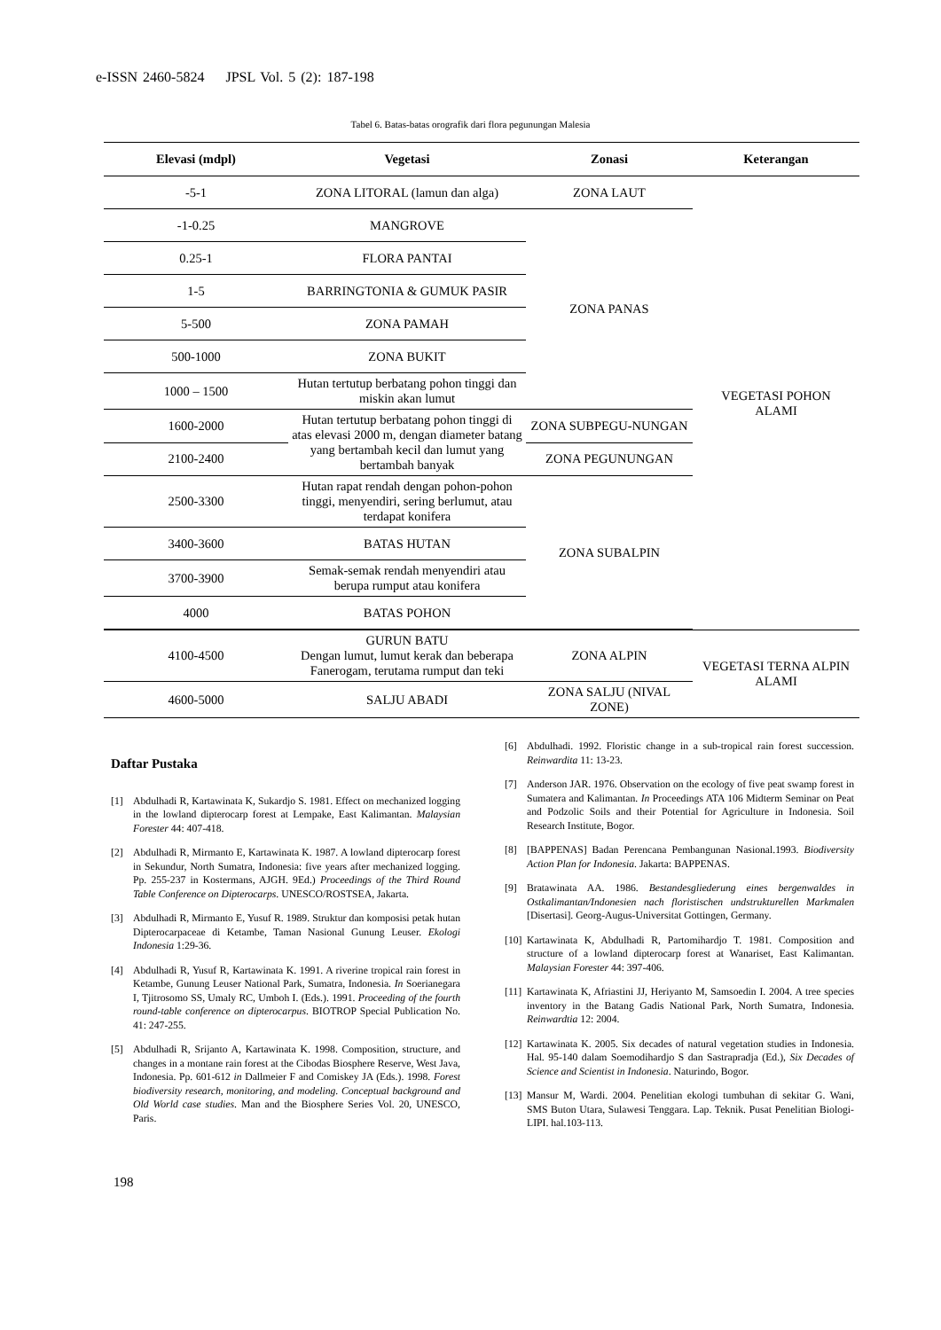e-ISSN 2460-5824 JPSL Vol. 5 (2): 187-198
Tabel 6. Batas-batas orografik dari flora pegunungan Malesia
| Elevasi (mdpl) | Vegetasi | Zonasi | Keterangan |
| --- | --- | --- | --- |
| -5-1 | ZONA LITORAL (lamun dan alga) | ZONA LAUT | VEGETASI POHON ALAMI |
| -1-0.25 | MANGROVE | ZONA PANAS | |
| 0.25-1 | FLORA PANTAI | | |
| 1-5 | BARRINGTONIA & GUMUK PASIR | | |
| 5-500 | ZONA PAMAH | | |
| 500-1000 | ZONA BUKIT | | |
| 1000 – 1500 | Hutan tertutup berbatang pohon tinggi dan miskin akan lumut | | |
| 1600-2000 | Hutan tertutup berbatang pohon tinggi di atas elevasi 2000 m, dengan diameter batang yang bertambah kecil dan lumut yang bertambah banyak | ZONA SUBPEGU-NUNGAN | |
| 2100-2400 | | ZONA PEGUNUNGAN | |
| 2500-3300 | Hutan rapat rendah dengan pohon-pohon tinggi, menyendiri, sering berlumut, atau terdapat konifera | ZONA SUBALPIN | |
| 3400-3600 | BATAS HUTAN | | |
| 3700-3900 | Semak-semak rendah menyendiri atau berupa rumput atau konifera | | |
| 4000 | BATAS POHON | | |
| 4100-4500 | GURUN BATU Dengan lumut, lumut kerak dan beberapa Fanerogam, terutama rumput dan teki | ZONA ALPIN | VEGETASI TERNA ALPIN ALAMI |
| 4600-5000 | SALJU ABADI | ZONA SALJU (NIVAL ZONE) | |
Daftar Pustaka
[1] Abdulhadi R, Kartawinata K, Sukardjo S. 1981. Effect on mechanized logging in the lowland dipterocarp forest at Lempake, East Kalimantan. Malaysian Forester 44: 407-418.
[2] Abdulhadi R, Mirmanto E, Kartawinata K. 1987. A lowland dipterocarp forest in Sekundur, North Sumatra, Indonesia: five years after mechanized logging. Pp. 255-237 in Kostermans, AJGH. 9Ed.) Proceedings of the Third Round Table Conference on Dipterocarps. UNESCO/ROSTSEA, Jakarta.
[3] Abdulhadi R, Mirmanto E, Yusuf R. 1989. Struktur dan komposisi petak hutan Dipterocarpaceae di Ketambe, Taman Nasional Gunung Leuser. Ekologi Indonesia 1:29-36.
[4] Abdulhadi R, Yusuf R, Kartawinata K. 1991. A riverine tropical rain forest in Ketambe, Gunung Leuser National Park, Sumatra, Indonesia. In Soerianegara I, Tjitrosomo SS, Umaly RC, Umboh I. (Eds.). 1991. Proceeding of the fourth round-table conference on dipterocarpus. BIOTROP Special Publication No. 41: 247-255.
[5] Abdulhadi R, Srijanto A, Kartawinata K. 1998. Composition, structure, and changes in a montane rain forest at the Cibodas Biosphere Reserve, West Java, Indonesia. Pp. 601-612 in Dallmeier F and Comiskey JA (Eds.). 1998. Forest biodiversity research, monitoring, and modeling. Conceptual background and Old World case studies. Man and the Biosphere Series Vol. 20, UNESCO, Paris.
[6] Abdulhadi. 1992. Floristic change in a sub-tropical rain forest succession. Reinwardita 11: 13-23.
[7] Anderson JAR. 1976. Observation on the ecology of five peat swamp forest in Sumatera and Kalimantan. In Proceedings ATA 106 Midterm Seminar on Peat and Podzolic Soils and their Potential for Agriculture in Indonesia. Soil Research Institute, Bogor.
[8] [BAPPENAS] Badan Perencana Pembangunan Nasional.1993. Biodiversity Action Plan for Indonesia. Jakarta: BAPPENAS.
[9] Bratawinata AA. 1986. Bestandesgliederung eines bergenwaldes in Ostkalimantan/Indonesien nach floristischen undstrukturellen Markmalen [Disertasi]. Georg-Augus-Universitat Gottingen, Germany.
[10] Kartawinata K, Abdulhadi R, Partomihardjo T. 1981. Composition and structure of a lowland dipterocarp forest at Wanariset, East Kalimantan. Malaysian Forester 44: 397-406.
[11] Kartawinata K, Afriastini JJ, Heriyanto M, Samsoedin I. 2004. A tree species inventory in the Batang Gadis National Park, North Sumatra, Indonesia. Reinwardtia 12: 2004.
[12] Kartawinata K. 2005. Six decades of natural vegetation studies in Indonesia. Hal. 95-140 dalam Soemodihardjo S dan Sastrapradja (Ed.), Six Decades of Science and Scientist in Indonesia. Naturindo, Bogor.
[13] Mansur M, Wardi. 2004. Penelitian ekologi tumbuhan di sekitar G. Wani, SMS Buton Utara, Sulawesi Tenggara. Lap. Teknik. Pusat Penelitian Biologi-LIPI. hal.103-113.
198